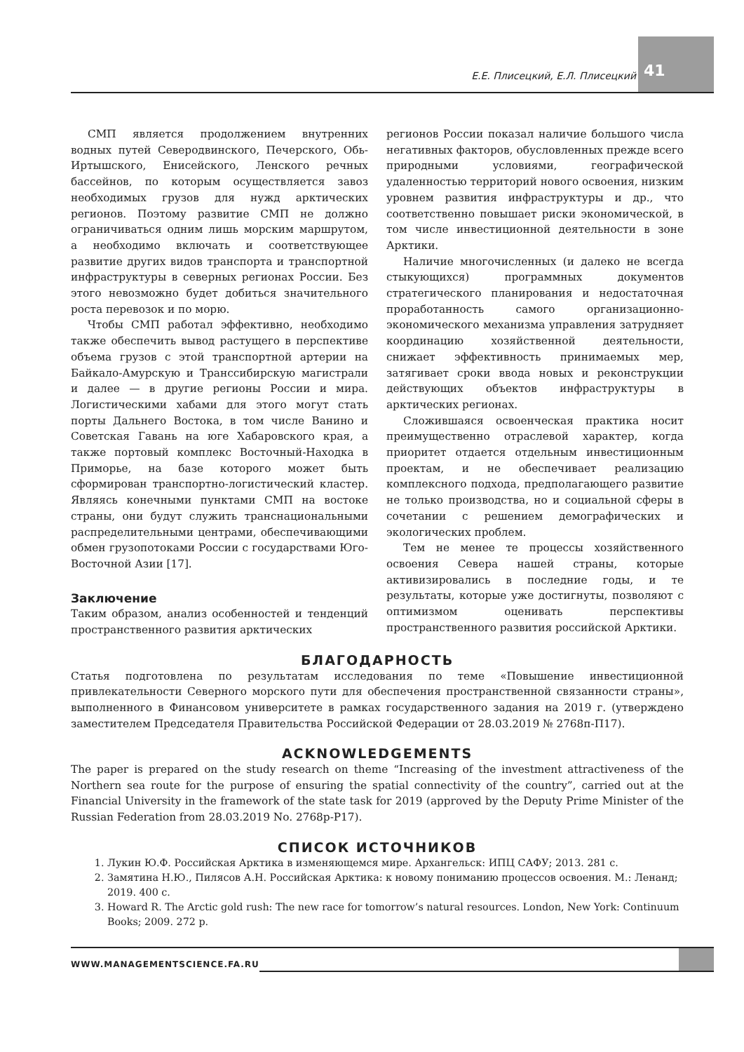Е.Е. Плисецкий, Е.Л. Плисецкий 41
СМП является продолжением внутренних водных путей Северодвинского, Печерского, Обь-Иртышского, Енисейского, Ленского речных бассейнов, по которым осуществляется завоз необходимых грузов для нужд арктических регионов. Поэтому развитие СМП не должно ограничиваться одним лишь морским маршрутом, а необходимо включать и соответствующее развитие других видов транспорта и транспортной инфраструктуры в северных регионах России. Без этого невозможно будет добиться значительного роста перевозок и по морю.
Чтобы СМП работал эффективно, необходимо также обеспечить вывод растущего в перспективе объема грузов с этой транспортной артерии на Байкало-Амурскую и Транссибирскую магистрали и далее — в другие регионы России и мира. Логистическими хабами для этого могут стать порты Дальнего Востока, в том числе Ванино и Советская Гавань на юге Хабаровского края, а также портовый комплекс Восточный-Находка в Приморье, на базе которого может быть сформирован транспортно-логистический кластер. Являясь конечными пунктами СМП на востоке страны, они будут служить транснациональными распределительными центрами, обеспечивающими обмен грузопотоками России с государствами Юго-Восточной Азии [17].
Заключение
Таким образом, анализ особенностей и тенденций пространственного развития арктических
регионов России показал наличие большого числа негативных факторов, обусловленных прежде всего природными условиями, географической удаленностью территорий нового освоения, низким уровнем развития инфраструктуры и др., что соответственно повышает риски экономической, в том числе инвестиционной деятельности в зоне Арктики.
Наличие многочисленных (и далеко не всегда стыкующихся) программных документов стратегического планирования и недостаточная проработанность самого организационно-экономического механизма управления затрудняет координацию хозяйственной деятельности, снижает эффективность принимаемых мер, затягивает сроки ввода новых и реконструкции действующих объектов инфраструктуры в арктических регионах.
Сложившаяся освоенческая практика носит преимущественно отраслевой характер, когда приоритет отдается отдельным инвестиционным проектам, и не обеспечивает реализацию комплексного подхода, предполагающего развитие не только производства, но и социальной сферы в сочетании с решением демографических и экологических проблем.
Тем не менее те процессы хозяйственного освоения Севера нашей страны, которые активизировались в последние годы, и те результаты, которые уже достигнуты, позволяют с оптимизмом оценивать перспективы пространственного развития российской Арктики.
БЛАГОДАРНОСТЬ
Статья подготовлена по результатам исследования по теме «Повышение инвестиционной привлекательности Северного морского пути для обеспечения пространственной связанности страны», выполненного в Финансовом университете в рамках государственного задания на 2019 г. (утверждено заместителем Председателя Правительства Российской Федерации от 28.03.2019 № 2768п-П17).
ACKNOWLEDGEMENTS
The paper is prepared on the study research on theme “Increasing of the investment attractiveness of the Northern sea route for the purpose of ensuring the spatial connectivity of the country”, carried out at the Financial University in the framework of the state task for 2019 (approved by the Deputy Prime Minister of the Russian Federation from 28.03.2019 No. 2768p-P17).
СПИСОК ИСТОЧНИКОВ
1. Лукин Ю.Ф. Российская Арктика в изменяющемся мире. Архангельск: ИПЦ САФУ; 2013. 281 с.
2. Замятина Н.Ю., Пилясов А.Н. Российская Арктика: к новому пониманию процессов освоения. М.: Ленанд; 2019. 400 с.
3. Howard R. The Arctic gold rush: The new race for tomorrow’s natural resources. London, New York: Continuum Books; 2009. 272 p.
WWW.MANAGEMENTSCIENCE.FA.RU